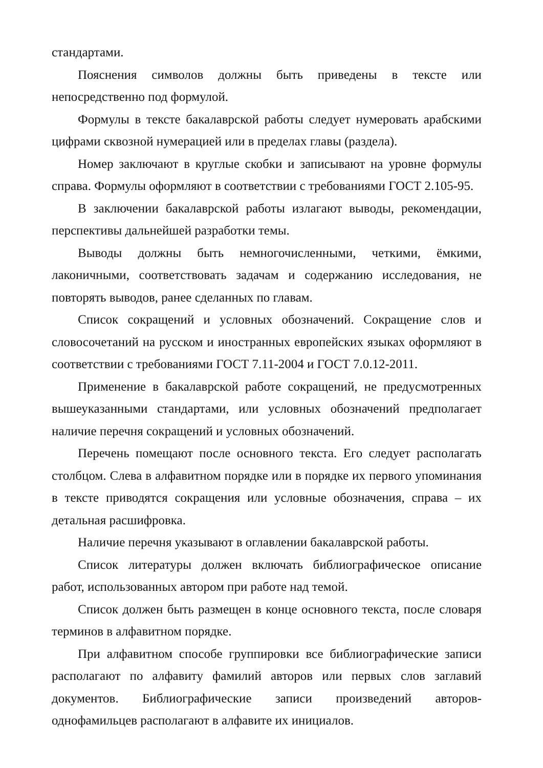стандартами.
Пояснения символов должны быть приведены в тексте или непосредственно под формулой.
Формулы в тексте бакалаврской работы следует нумеровать арабскими цифрами сквозной нумерацией или в пределах главы (раздела).
Номер заключают в круглые скобки и записывают на уровне формулы справа. Формулы оформляют в соответствии с требованиями ГОСТ 2.105-95.
В заключении бакалаврской работы излагают выводы, рекомендации, перспективы дальнейшей разработки темы.
Выводы должны быть немногочисленными, четкими, ёмкими, лаконичными, соответствовать задачам и содержанию исследования, не повторять выводов, ранее сделанных по главам.
Список сокращений и условных обозначений. Сокращение слов и словосочетаний на русском и иностранных европейских языках оформляют в соответствии с требованиями ГОСТ 7.11-2004 и ГОСТ 7.0.12-2011.
Применение в бакалаврской работе сокращений, не предусмотренных вышеуказанными стандартами, или условных обозначений предполагает наличие перечня сокращений и условных обозначений.
Перечень помещают после основного текста. Его следует располагать столбцом. Слева в алфавитном порядке или в порядке их первого упоминания в тексте приводятся сокращения или условные обозначения, справа – их детальная расшифровка.
Наличие перечня указывают в оглавлении бакалаврской работы.
Список литературы должен включать библиографическое описание работ, использованных автором при работе над темой.
Список должен быть размещен в конце основного текста, после словаря терминов в алфавитном порядке.
При алфавитном способе группировки все библиографические записи располагают по алфавиту фамилий авторов или первых слов заглавий документов. Библиографические записи произведений авторов-однофамильцев располагают в алфавите их инициалов.